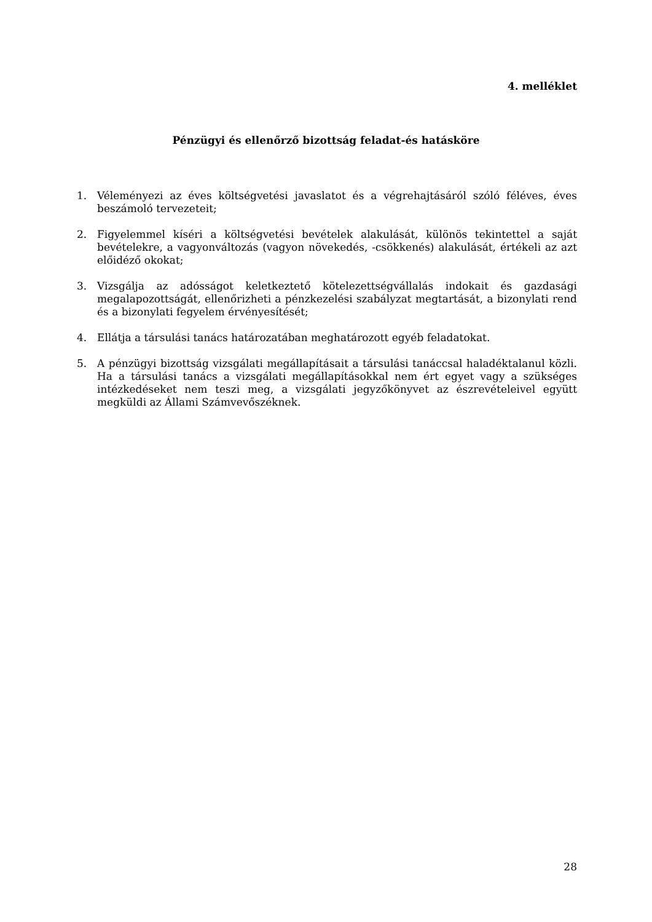4. melléklet
Pénzügyi és ellenőrző bizottság feladat-és hatásköre
1. Véleményezi az éves költségvetési javaslatot és a végrehajtásáról szóló féléves, éves beszámoló tervezeteit;
2. Figyelemmel kíséri a költségvetési bevételek alakulását, különös tekintettel a saját bevételekre, a vagyonváltozás (vagyon növekedés, -csökkenés) alakulását, értékeli az azt előidéző okokat;
3. Vizsgálja az adósságot keletkeztető kötelezettségvállalás indokait és gazdasági megalapozottságát, ellenőrizheti a pénzkezelési szabályzat megtartását, a bizonylati rend és a bizonylati fegyelem érvényesítését;
4. Ellátja a társulási tanács határozatában meghatározott egyéb feladatokat.
5. A pénzügyi bizottság vizsgálati megállapításait a társulási tanáccsal haladéktalanul közli. Ha a társulási tanács a vizsgálati megállapításokkal nem ért egyet vagy a szükséges intézkedéseket nem teszi meg, a vizsgálati jegyzőkönyvet az észrevételeivel együtt megküldi az Állami Számvevőszéknek.
28